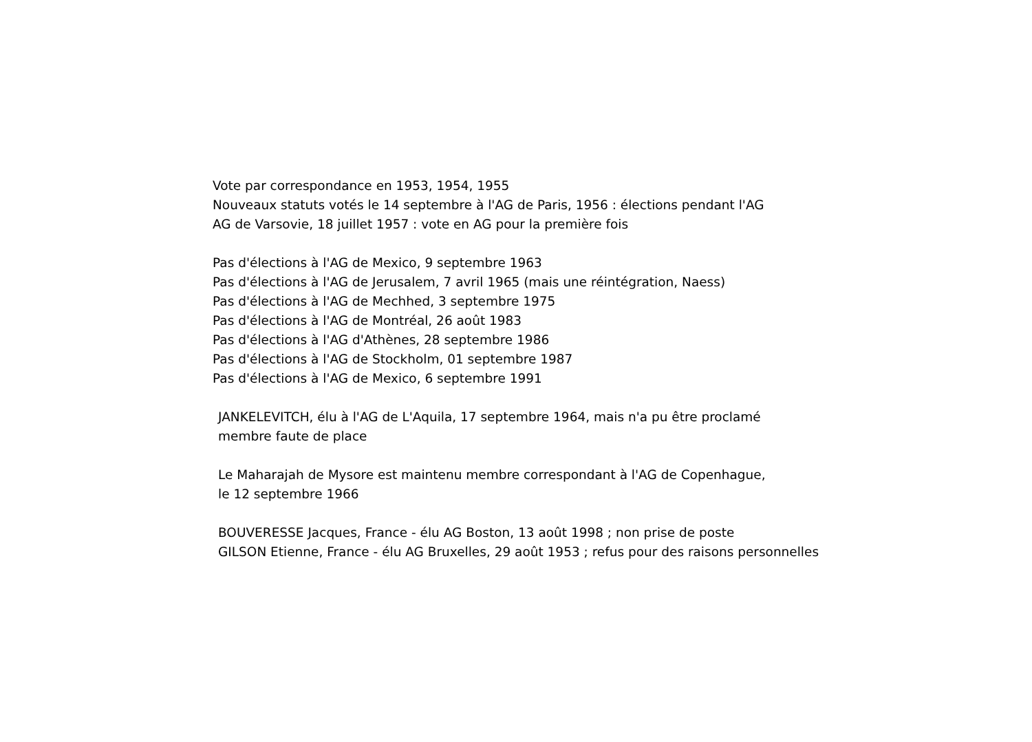Vote par correspondance en 1953, 1954, 1955
Nouveaux statuts votés le 14 septembre à l'AG de Paris, 1956 : élections pendant l'AG
AG de Varsovie, 18 juillet 1957 : vote en AG pour la première fois
Pas d'élections à l'AG de Mexico, 9 septembre 1963
Pas d'élections à l'AG de Jerusalem, 7 avril 1965 (mais une réintégration, Naess)
Pas d'élections à l'AG de Mechhed, 3 septembre 1975
Pas d'élections à l'AG de Montréal, 26 août 1983
Pas d'élections à l'AG d'Athènes, 28 septembre 1986
Pas d'élections à l'AG de Stockholm, 01 septembre 1987
Pas d'élections à l'AG de Mexico, 6 septembre 1991
JANKELEVITCH, élu à l'AG de L'Aquila, 17 septembre 1964, mais n'a pu être proclamé
membre faute de place
Le Maharajah de Mysore est maintenu membre correspondant à l'AG de Copenhague,
le 12 septembre 1966
BOUVERESSE Jacques, France - élu AG Boston, 13 août 1998 ; non prise de poste
GILSON Etienne, France - élu AG Bruxelles, 29 août 1953 ; refus pour des raisons personnelles